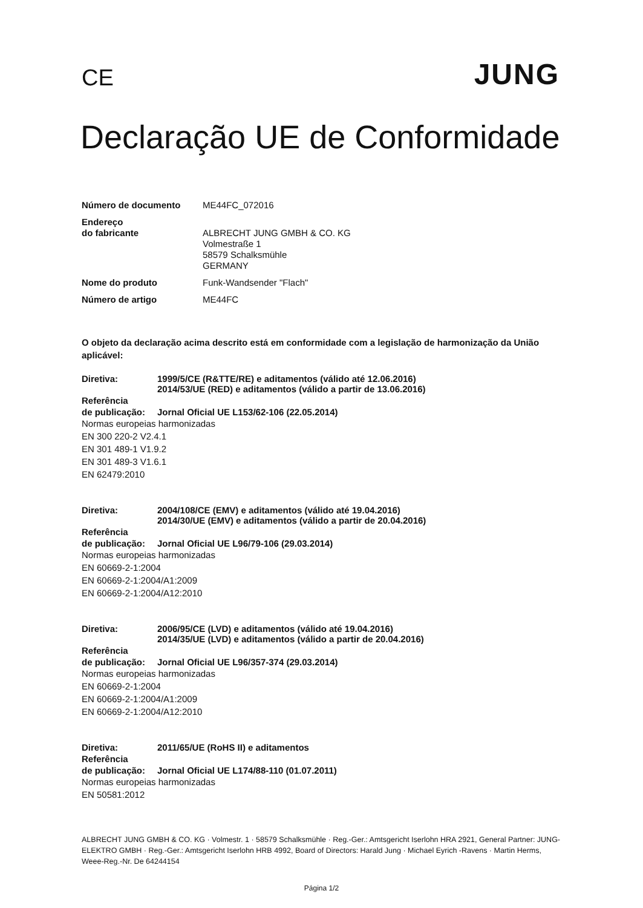CE
JUNG
Declaração UE de Conformidade
Número de documento ME44FC_072016
Endereço
do fabricante
ALBRECHT JUNG GMBH & CO. KG
Volmestraße 1
58579 Schalksmühle
GERMANY
Nome do produto Funk-Wandsender "Flach"
Número de artigo ME44FC
O objeto da declaração acima descrito está em conformidade com a legislação de harmonização da União aplicável:
Diretiva: 1999/5/CE (R&TTE/RE) e aditamentos (válido até 12.06.2016)
2014/53/UE (RED) e aditamentos (válido a partir de 13.06.2016)
Referência
de publicação: Jornal Oficial UE L153/62-106 (22.05.2014)
Normas europeias harmonizadas
EN 300 220-2 V2.4.1
EN 301 489-1 V1.9.2
EN 301 489-3 V1.6.1
EN 62479:2010
Diretiva: 2004/108/CE (EMV) e aditamentos (válido até 19.04.2016)
2014/30/UE (EMV) e aditamentos (válido a partir de 20.04.2016)
Referência
de publicação: Jornal Oficial UE L96/79-106 (29.03.2014)
Normas europeias harmonizadas
EN 60669-2-1:2004
EN 60669-2-1:2004/A1:2009
EN 60669-2-1:2004/A12:2010
Diretiva: 2006/95/CE (LVD) e aditamentos (válido até 19.04.2016)
2014/35/UE (LVD) e aditamentos (válido a partir de 20.04.2016)
Referência
de publicação: Jornal Oficial UE L96/357-374 (29.03.2014)
Normas europeias harmonizadas
EN 60669-2-1:2004
EN 60669-2-1:2004/A1:2009
EN 60669-2-1:2004/A12:2010
Diretiva: 2011/65/UE (RoHS II) e aditamentos
Referência
de publicação: Jornal Oficial UE L174/88-110 (01.07.2011)
Normas europeias harmonizadas
EN 50581:2012
ALBRECHT JUNG GMBH & CO. KG · Volmestr. 1 · 58579 Schalksmühle · Reg.-Ger.: Amtsgericht Iserlohn HRA 2921, General Partner: JUNG-ELEKTRO GMBH · Reg.-Ger.: Amtsgericht Iserlohn HRB 4992, Board of Directors: Harald Jung · Michael Eyrich -Ravens · Martin Herms, Weee-Reg.-Nr. De 64244154
Página 1/2